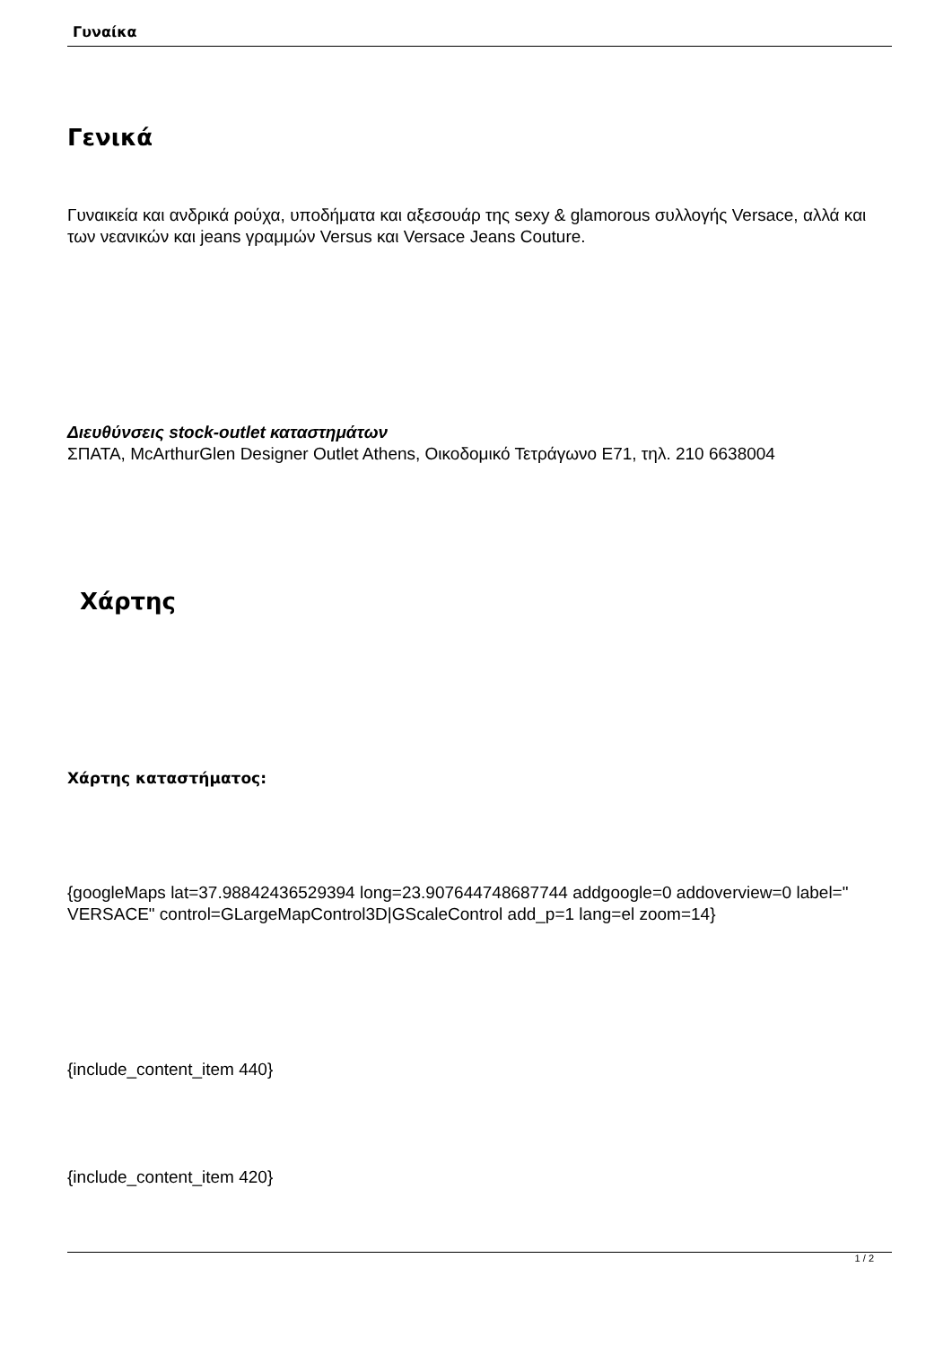Γυναίκα
Γενικά
Γυναικεία και ανδρικά ρούχα, υποδήματα και αξεσουάρ της sexy & glamorous συλλογής Versace, αλλά και των νεανικών και jeans γραμμών Versus και Versace Jeans Couture.
Διευθύνσεις stock-outlet καταστημάτων
ΣΠΑΤΑ, McArthurGlen Designer Outlet Athens, Οικοδομικό Τετράγωνο Ε71, τηλ. 210 6638004
Χάρτης
Χάρτης καταστήματος:
{googleMaps lat=37.98842436529394 long=23.907644748687744 addgoogle=0 addoverview=0 label=" VERSACE" control=GLargeMapControl3D|GScaleControl add_p=1 lang=el zoom=14}
{include_content_item 440}
{include_content_item 420}
1 / 2